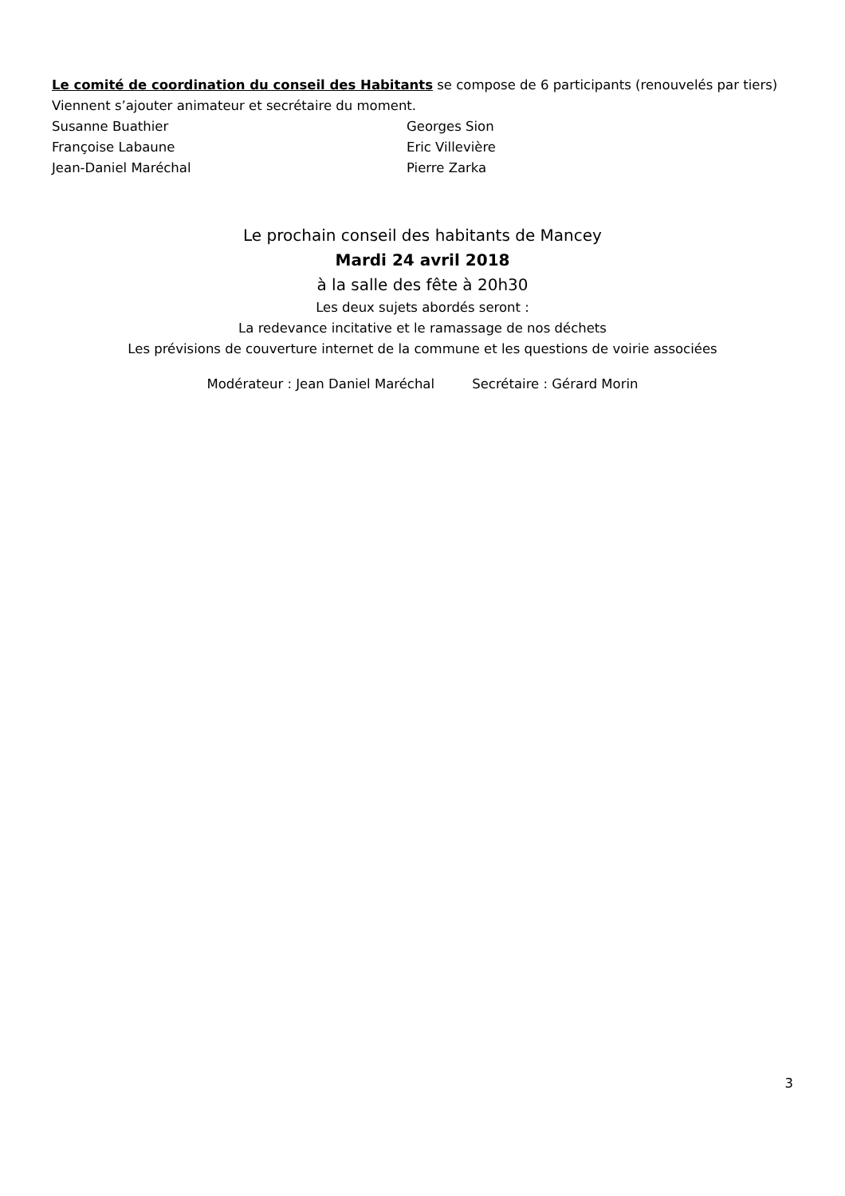Le comité de coordination du conseil des Habitants se compose de 6 participants (renouvelés par tiers)
Viennent s’ajouter animateur et secrétaire du moment.
Susanne Buathier
Françoise Labaune
Jean-Daniel Maréchal
Georges Sion
Eric Villevière
Pierre Zarka
Le prochain conseil des habitants de Mancey
Mardi 24 avril 2018
à la salle des fête à 20h30
Les deux sujets abordés seront :
La redevance incitative et le ramassage de nos déchets
Les prévisions de couverture internet de la commune et les questions de voirie associées
Modérateur : Jean Daniel Maréchal Secrétaire : Gérard Morin
3